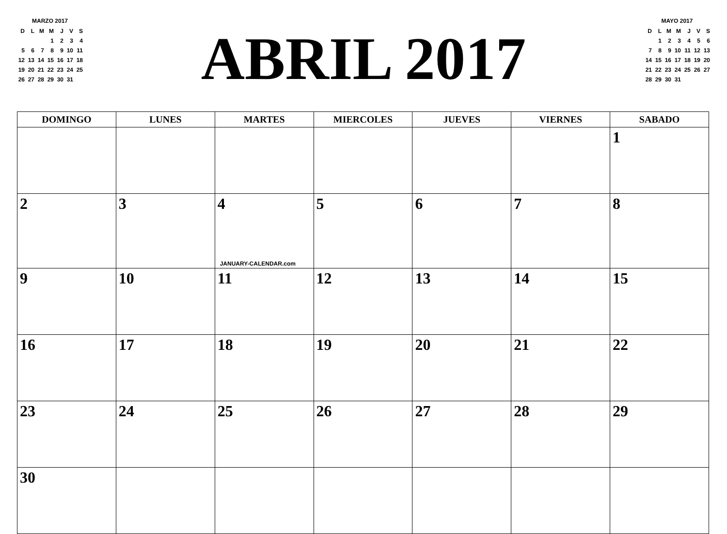MARZO 2017
| D | L | M | M | J | V | S |
| | | | 1 | 2 | 3 | 4 |
| 5 | 6 | 7 | 8 | 9 | 10 | 11 |
| 12 | 13 | 14 | 15 | 16 | 17 | 18 |
| 19 | 20 | 21 | 22 | 23 | 24 | 25 |
| 26 | 27 | 28 | 29 | 30 | 31 | |
ABRIL 2017
MAYO 2017
| D | L | M | M | J | V | S |
| | 1 | 2 | 3 | 4 | 5 | 6 |
| 7 | 8 | 9 | 10 | 11 | 12 | 13 |
| 14 | 15 | 16 | 17 | 18 | 19 | 20 |
| 21 | 22 | 23 | 24 | 25 | 26 | 27 |
| 28 | 29 | 30 | 31 | | | |
| DOMINGO | LUNES | MARTES | MIERCOLES | JUEVES | VIERNES | SABADO |
| --- | --- | --- | --- | --- | --- | --- |
| | | | | | | 1 |
| 2 | 3 | 4 JANUARY-CALENDAR.com | 5 | 6 | 7 | 8 |
| 9 | 10 | 11 | 12 | 13 | 14 | 15 |
| 16 | 17 | 18 | 19 | 20 | 21 | 22 |
| 23 | 24 | 25 | 26 | 27 | 28 | 29 |
| 30 | | | | | | |